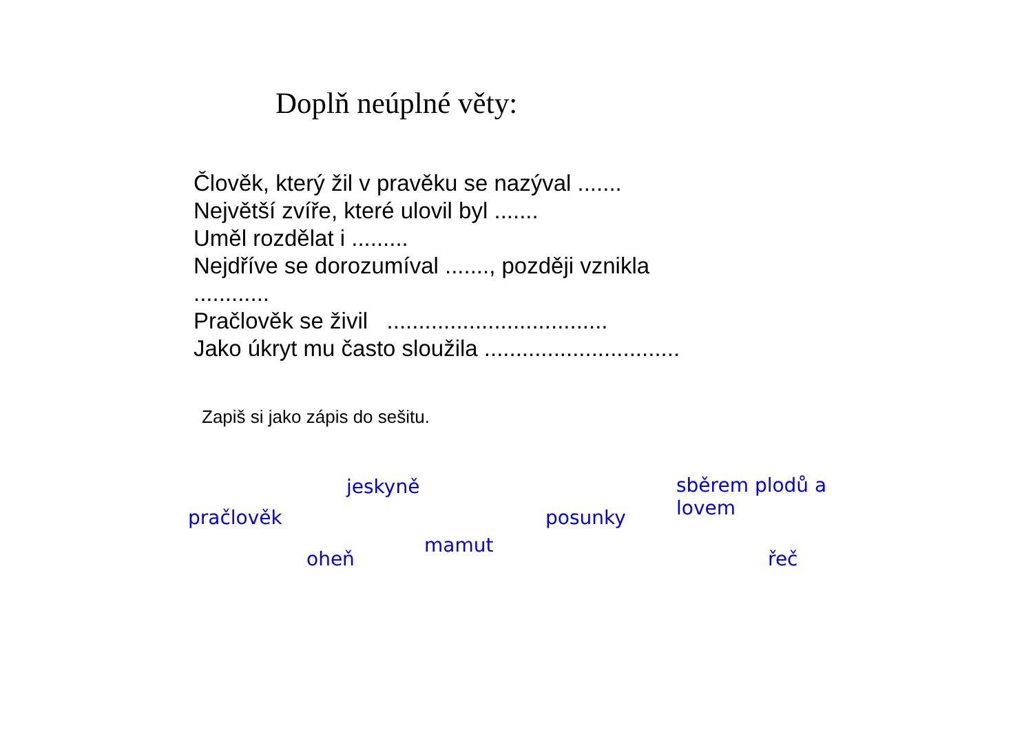Doplň neúplné věty:
Člověk, který žil v pravěku se nazýval .......
Největší zvíře, které ulovil byl .......
Uměl rozdělat i .........
Nejdříve se dorozumíval ......., později vznikla
............
Pračlověk se živil ...................................
Jako úkryt mu často sloužila ...............................
Zapiš si jako zápis do sešitu.
jeskyně
sběrem plodů a
lovem
pračlověk posunky
mamut
oheň řeč